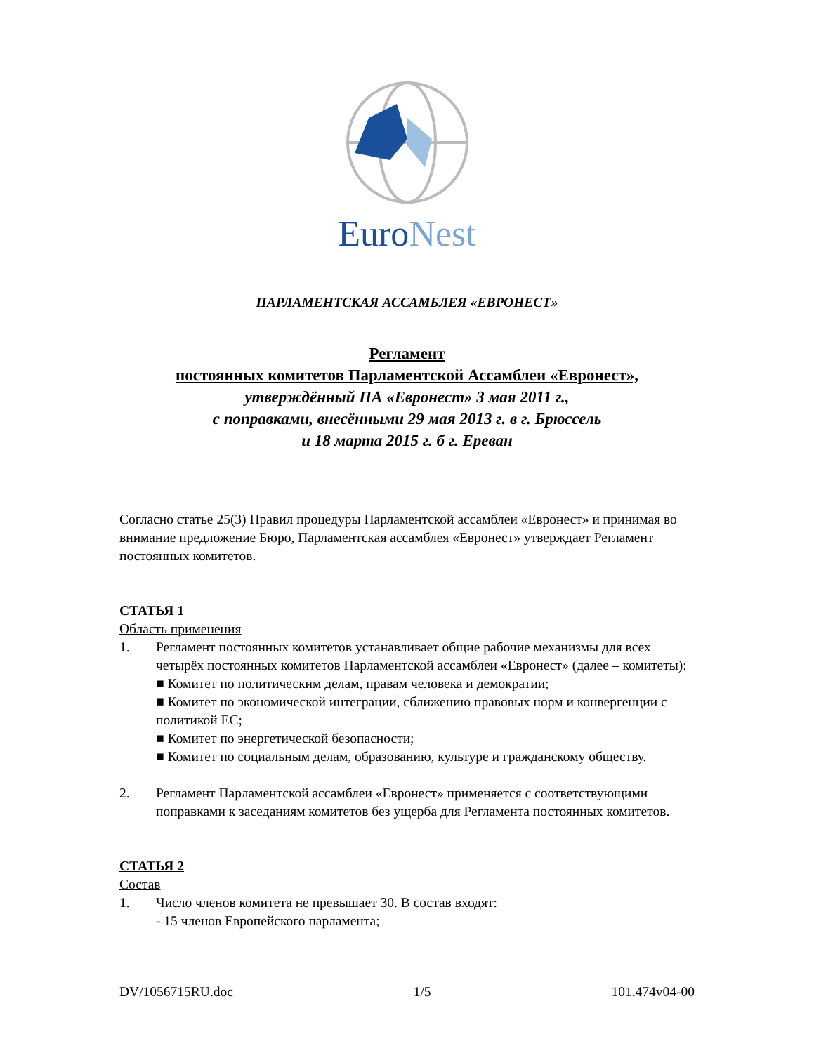EuroNest
ПАРЛАМЕНТСКАЯ АССАМБЛЕЯ «ЕВРОНЕСТ»
Регламент
постоянных комитетов Парламентской Ассамблеи «Евронест»,
утверждённый ПА «Евронест» 3 мая 2011 г.,
с поправками, внесёнными 29 мая 2013 г. в г. Брюссель
и 18 марта 2015 г. б г. Ереван
Согласно статье 25(3) Правил процедуры Парламентской ассамблеи «Евронест» и принимая во внимание предложение Бюро, Парламентская ассамблея «Евронест» утверждает Регламент постоянных комитетов.
СТАТЬЯ 1
Область применения
1. Регламент постоянных комитетов устанавливает общие рабочие механизмы для всех четырёх постоянных комитетов Парламентской ассамблеи «Евронест» (далее – комитеты):
■ Комитет по политическим делам, правам человека и демократии;
■ Комитет по экономической интеграции, сближению правовых норм и конвергенции с политикой ЕС;
■ Комитет по энергетической безопасности;
■ Комитет по социальным делам, образованию, культуре и гражданскому обществу.
2. Регламент Парламентской ассамблеи «Евронест» применяется с соответствующими поправками к заседаниям комитетов без ущерба для Регламента постоянных комитетов.
СТАТЬЯ 2
Состав
1. Число членов комитета не превышает 30. В состав входят:
- 15 членов Европейского парламента;
DV/1056715RU.doc 1/5 101.474v04-00